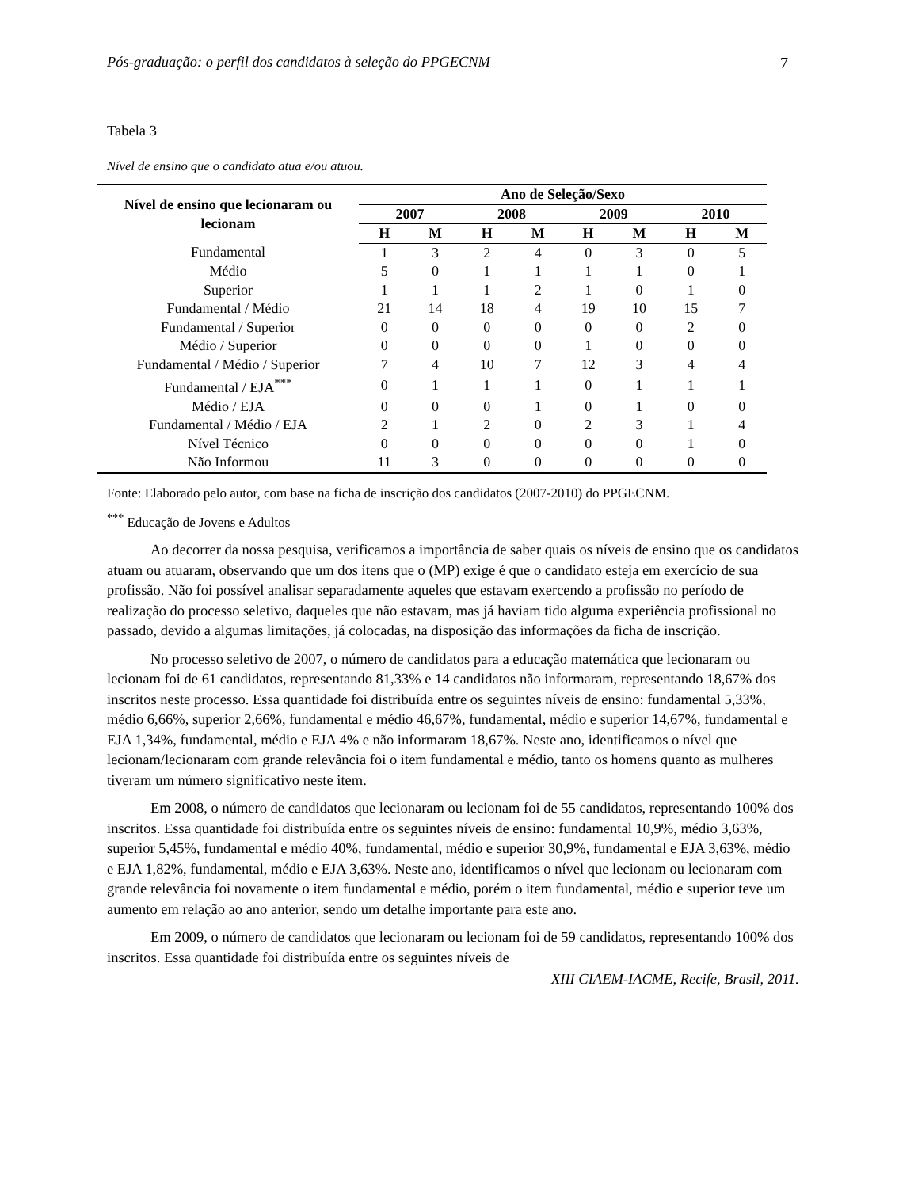Pós-graduação: o perfil dos candidatos à seleção do PPGECNM 7
Tabela 3
Nível de ensino que o candidato atua e/ou atuou.
| Nível de ensino que lecionaram ou lecionam | Ano de Seleção/Sexo | | | | | | | |
| --- | --- | --- | --- | --- | --- | --- | --- | --- |
| | 2007 | | 2008 | | 2009 | | 2010 | |
| | H | M | H | M | H | M | H | M |
| Fundamental | 1 | 3 | 2 | 4 | 0 | 3 | 0 | 5 |
| Médio | 5 | 0 | 1 | 1 | 1 | 1 | 0 | 1 |
| Superior | 1 | 1 | 1 | 2 | 1 | 0 | 1 | 0 |
| Fundamental / Médio | 21 | 14 | 18 | 4 | 19 | 10 | 15 | 7 |
| Fundamental / Superior | 0 | 0 | 0 | 0 | 0 | 0 | 2 | 0 |
| Médio / Superior | 0 | 0 | 0 | 0 | 1 | 0 | 0 | 0 |
| Fundamental / Médio / Superior | 7 | 4 | 10 | 7 | 12 | 3 | 4 | 4 |
| Fundamental / EJA<sup>***</sup> | 0 | 1 | 1 | 1 | 0 | 1 | 1 | 1 |
| Médio / EJA | 0 | 0 | 0 | 1 | 0 | 1 | 0 | 0 |
| Fundamental / Médio / EJA | 2 | 1 | 2 | 0 | 2 | 3 | 1 | 4 |
| Nível Técnico | 0 | 0 | 0 | 0 | 0 | 0 | 1 | 0 |
| Não Informou | 11 | 3 | 0 | 0 | 0 | 0 | 0 | 0 |
Fonte: Elaborado pelo autor, com base na ficha de inscrição dos candidatos (2007-2010) do PPGECNM.
<sup>***</sup> Educação de Jovens e Adultos
Ao decorrer da nossa pesquisa, verificamos a importância de saber quais os níveis de ensino que os candidatos atuam ou atuaram, observando que um dos itens que o (MP) exige é que o candidato esteja em exercício de sua profissão. Não foi possível analisar separadamente aqueles que estavam exercendo a profissão no período de realização do processo seletivo, daqueles que não estavam, mas já haviam tido alguma experiência profissional no passado, devido a algumas limitações, já colocadas, na disposição das informações da ficha de inscrição.
No processo seletivo de 2007, o número de candidatos para a educação matemática que lecionaram ou lecionam foi de 61 candidatos, representando 81,33% e 14 candidatos não informaram, representando 18,67% dos inscritos neste processo. Essa quantidade foi distribuída entre os seguintes níveis de ensino: fundamental 5,33%, médio 6,66%, superior 2,66%, fundamental e médio 46,67%, fundamental, médio e superior 14,67%, fundamental e EJA 1,34%, fundamental, médio e EJA 4% e não informaram 18,67%. Neste ano, identificamos o nível que lecionam/lecionaram com grande relevância foi o item fundamental e médio, tanto os homens quanto as mulheres tiveram um número significativo neste item.
Em 2008, o número de candidatos que lecionaram ou lecionam foi de 55 candidatos, representando 100% dos inscritos. Essa quantidade foi distribuída entre os seguintes níveis de ensino: fundamental 10,9%, médio 3,63%, superior 5,45%, fundamental e médio 40%, fundamental, médio e superior 30,9%, fundamental e EJA 3,63%, médio e EJA 1,82%, fundamental, médio e EJA 3,63%. Neste ano, identificamos o nível que lecionam ou lecionaram com grande relevância foi novamente o item fundamental e médio, porém o item fundamental, médio e superior teve um aumento em relação ao ano anterior, sendo um detalhe importante para este ano.
Em 2009, o número de candidatos que lecionaram ou lecionam foi de 59 candidatos, representando 100% dos inscritos. Essa quantidade foi distribuída entre os seguintes níveis de
XIII CIAEM-IACME, Recife, Brasil, 2011.